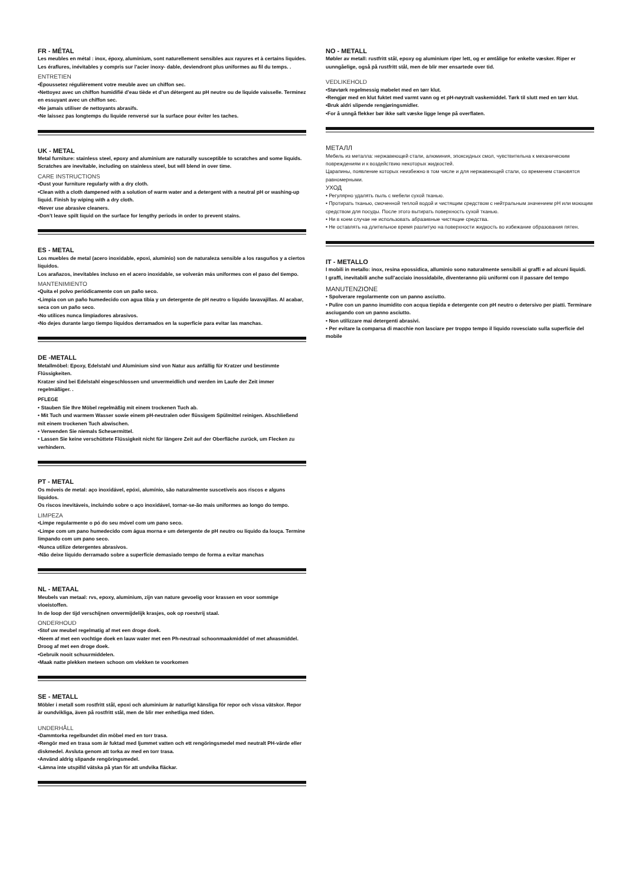FR - MÉTAL
Les meubles en métal : inox, époxy, aluminium, sont naturellement sensibles aux rayures et à certains liquides.
Les éraflures, inévitables y compris sur l’acier inoxy- dable, deviendront plus uniformes au fil du temps. .
ENTRETIEN
•Époussetez régulièrement votre meuble avec un chiffon sec.
•Nettoyez avec un chiffon humidifié d’eau tiède et d’un détergent au pH neutre ou de liquide vaisselle. Terminez en essuyant avec un chiffon sec.
•Ne jamais utiliser de nettoyants abrasifs.
•Ne laissez pas longtemps du liquide renversé sur la surface pour éviter les taches.
UK - METAL
Metal furniture: stainless steel, epoxy and aluminium are naturally susceptible to scratches and some liquids.
Scratches are inevitable, including on stainless steel, but will blend in over time.
CARE INSTRUCTIONS
•Dust your furniture regularly with a dry cloth.
•Clean with a cloth dampened with a solution of warm water and a detergent with a neutral pH or washing-up liquid. Finish by wiping with a dry cloth.
•Never use abrasive cleaners.
•Don’t leave spilt liquid on the surface for lengthy periods in order to prevent stains.
ES - METAL
Los muebles de metal (acero inoxidable, epoxi, aluminio) son de naturaleza sensible a los rasguños y a ciertos líquidos.
Los arañazos, inevitables incluso en el acero inoxidable, se volverán más uniformes con el paso del tiempo.
MANTENIMIENTO
•Quita el polvo periódicamente con un paño seco.
•Limpia con un paño humedecido con agua tibia y un detergente de pH neutro o líquido lavavajillas. Al acabar, seca con un paño seco.
•No utilices nunca limpiadores abrasivos.
•No dejes durante largo tiempo líquidos derramados en la superficie para evitar las manchas.
DE -METALL
Metallmöbel: Epoxy, Edelstahl und Aluminium sind von Natur aus anfällig für Kratzer und bestimmte Flüssigkeiten.
Kratzer sind bei Edelstahl eingeschlossen und unvermeidlich und werden im Laufe der Zeit immer regelmäßiger. .
PFLEGE
• Stauben Sie Ihre Möbel regelmäßig mit einem trockenen Tuch ab.
• Mit Tuch und warmem Wasser sowie einem pH-neutralen oder flüssigem Spülmittel reinigen. Abschließend mit einem trockenen Tuch abwischen.
• Verwenden Sie niemals Scheuermittel.
• Lassen Sie keine verschüttete Flüssigkeit nicht für längere Zeit auf der Oberfläche zurück, um Flecken zu verhindern.
PT - METAL
Os móveis de metal: aço inoxidável, epóxi, alumínio, são naturalmente suscetíveis aos riscos e alguns líquidos.
Os riscos inevitáveis, incluindo sobre o aço inoxidável, tornar-se-ão mais uniformes ao longo do tempo.
LIMPEZA
•Limpe regularmente o pó do seu móvel com um pano seco.
•Limpe com um pano humedecido com água morna e um detergente de pH neutro ou líquido da louça. Termine limpando com um pano seco.
•Nunca utilize detergentes abrasivos.
•Não deixe líquido derramado sobre a superfície demasiado tempo de forma a evitar manchas
NL - METAAL
Meubels van metaal: rvs, epoxy, aluminium, zijn van nature gevoelig voor krassen en voor sommige vloeistoffen.
In de loop der tijd verschijnen onvermijdelijk krasjes, ook op roestvrij staal.
ONDERHOUD
•Stof uw meubel regelmatig af met een droge doek.
•Neem af met een vochtige doek en lauw water met een Ph-neutraal schoonmaakmiddel of met afwasmiddel. Droog af met een droge doek.
•Gebruik nooit schuurmiddelen.
•Maak natte plekken meteen schoon om vlekken te voorkomen
SE - METALL
Möbler i metall som rostfritt stål, epoxi och aluminium är naturligt känsliga för repor och vissa vätskor. Repor är oundvikliga, även på rostfritt stål, men de blir mer enhetliga med tiden.
UNDERHÅLL
•Dammtorka regelbundet din möbel med en torr trasa.
•Rengör med en trasa som är fuktad med ljummet vatten och ett rengöringsmedel med neutralt PH-värde eller diskmedel. Avsluta genom att torka av med en torr trasa.
•Använd aldrig slipande rengöringsmedel.
•Lämna inte utspilld vätska på ytan för att undvika fläckar.
NO - METALL
Møbler av metall: rustfritt stål, epoxy og aluminium riper lett, og er ømtålige for enkelte væsker. Riper er uunngåelige, også på rustfritt stål, men de blir mer ensartede over tid.
VEDLIKEHOLD
•Støvtørk regelmessig møbelet med en tørr klut.
•Rengjør med en klut fuktet med varmt vann og et pH-nøytralt vaskemiddel. Tørk til slutt med en tørr klut.
•Bruk aldri slipende rengjøringsmidler.
•For å unngå flekker bør ikke sølt væske ligge lenge på overflaten.
МЕТАЛЛ
Мебель из металла: нержавеющей стали, алюминия, эпоксидных смол, чувствительна к механическим повреждениям и к воздействию некоторых жидкостей.
Царапины, появление которых неизбежно в том числе и для нержавеющей стали, со временем становятся равномерными.
УХОД
• Регулярно удалять пыль с мебели сухой тканью.
• Протирать тканью, смоченной теплой водой и чистящим средством с нейтральным значением pH или моющим средством для посуды. После этого вытирать поверхность сухой тканью.
• Ни в коем случае не использовать абразивные чистящие средства.
• Не оставлять на длительное время разлитую на поверхности жидкость во избежание образования пятен.
IT - METALLO
I mobili in metallo: inox, resina epossidica, alluminio sono naturalmente sensibili ai graffi e ad alcuni liquidi.
I graffi, inevitabili anche sull’acciaio inossidabile, diventeranno più uniformi con il passare del tempo
MANUTENZIONE
• Spolverare regolarmente con un panno asciutto.
• Pulire con un panno inumidito con acqua tiepida e detergente con pH neutro o detersivo per piatti. Terminare asciugando con un panno asciutto.
• Non utilizzare mai detergenti abrasivi.
• Per evitare la comparsa di macchie non lasciare per troppo tempo il liquido rovesciato sulla superficie del mobile